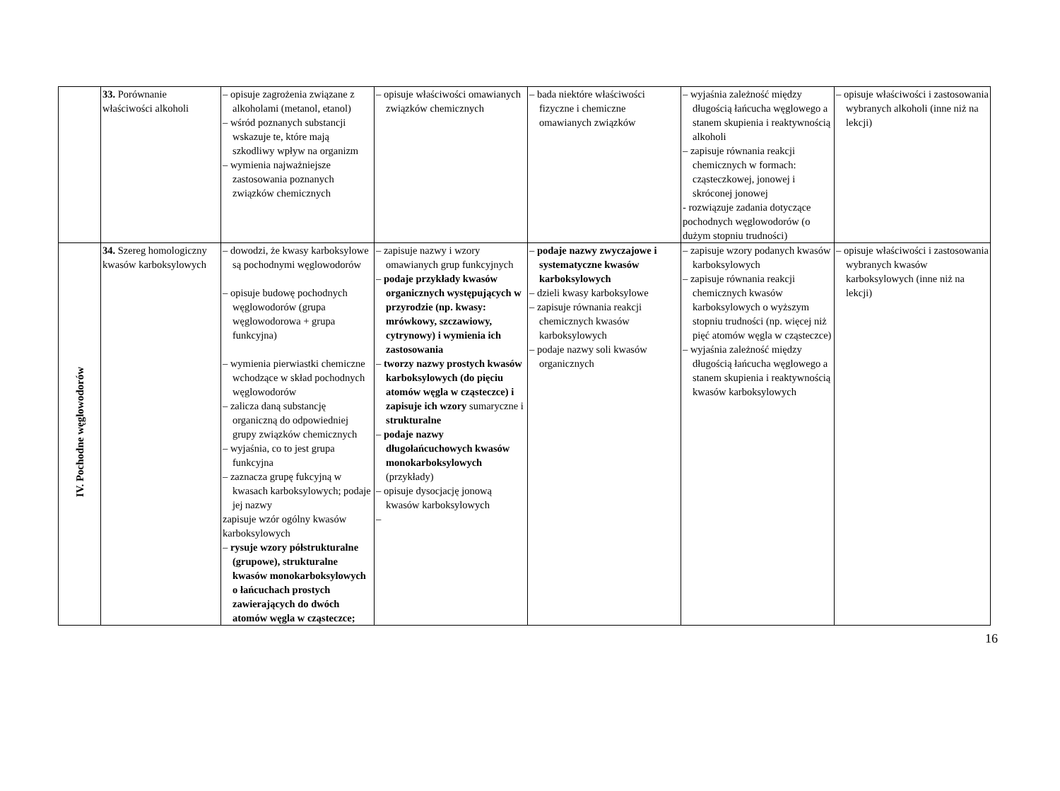| | 33. Porównanie właściwości alkoholi | – opisuje zagrożenia związane z alkoholami (metanol, etanol) – wśród poznanych substancji wskazuje te, które mają szkodliwy wpływ na organizm – wymienia najważniejsze zastosowania poznanych związków chemicznych | – opisuje właściwości omawianych związków chemicznych | – bada niektóre właściwości fizyczne i chemiczne omawianych związków | – wyjaśnia zależność między długością łańcucha węglowego a stanem skupienia i reaktywnością alkoholi – zapisuje równania reakcji chemicznych w formach: cząsteczkowej, jonowej i skróconej jonowej - rozwiązuje zadania dotyczące pochodnych węglowodorów (o dużym stopniu trudności) | – opisuje właściwości i zastosowania wybranych alkoholi (inne niż na lekcji) |
| IV. Pochodne węglowodorów | 34. Szereg homologiczny kwasów karboksylowych | – dowodzi, że kwasy karboksylowe są pochodnymi węglowodorów – opisuje budowę pochodnych węglowodorów (grupa węglowodorowa + grupa funkcyjna) – wymienia pierwiastki chemiczne wchodzące w skład pochodnych węglowodorów – zalicza daną substancję organiczną do odpowiedniej grupy związków chemicznych – wyjaśnia, co to jest grupa funkcyjna – zaznacza grupę fukcyjną w kwasach karboksylowych; podaje jej nazwy zapisuje wzór ogólny kwasów karboksylowych – rysuje wzory półstrukturalne (grupowe), strukturalne kwasów monokarboksylowych o łańcuchach prostych zawierających do dwóch atomów węgla w cząsteczce; | – zapisuje nazwy i wzory omawianych grup funkcyjnych – podaje przykłady kwasów organicznych występujących w przyrodzie (np. kwasy: mrówkowy, szczawiowy, cytrynowy) i wymienia ich zastosowania – tworzy nazwy prostych kwasów karboksylowych (do pięciu atomów węgla w cząsteczce) i zapisuje ich wzory sumaryczne i strukturalne – podaje nazwy długołańcuchowych kwasów monokarboksylowych (przykłady) – opisuje dysocjację jonową kwasów karboksylowych – | – podaje nazwy zwyczajowe i systematyczne kwasów karboksylowych – dzieli kwasy karboksylowe – zapisuje równania reakcji chemicznych kwasów karboksylowych – podaje nazwy soli kwasów organicznych | – zapisuje wzory podanych kwasów karboksylowych – zapisuje równania reakcji chemicznych kwasów karboksylowych o wyższym stopniu trudności (np. więcej niż pięć atomów węgla w cząsteczce) – wyjaśnia zależność między długością łańcucha węglowego a stanem skupienia i reaktywnością kwasów karboksylowych | – opisuje właściwości i zastosowania wybranych kwasów karboksylowych (inne niż na lekcji) |
16